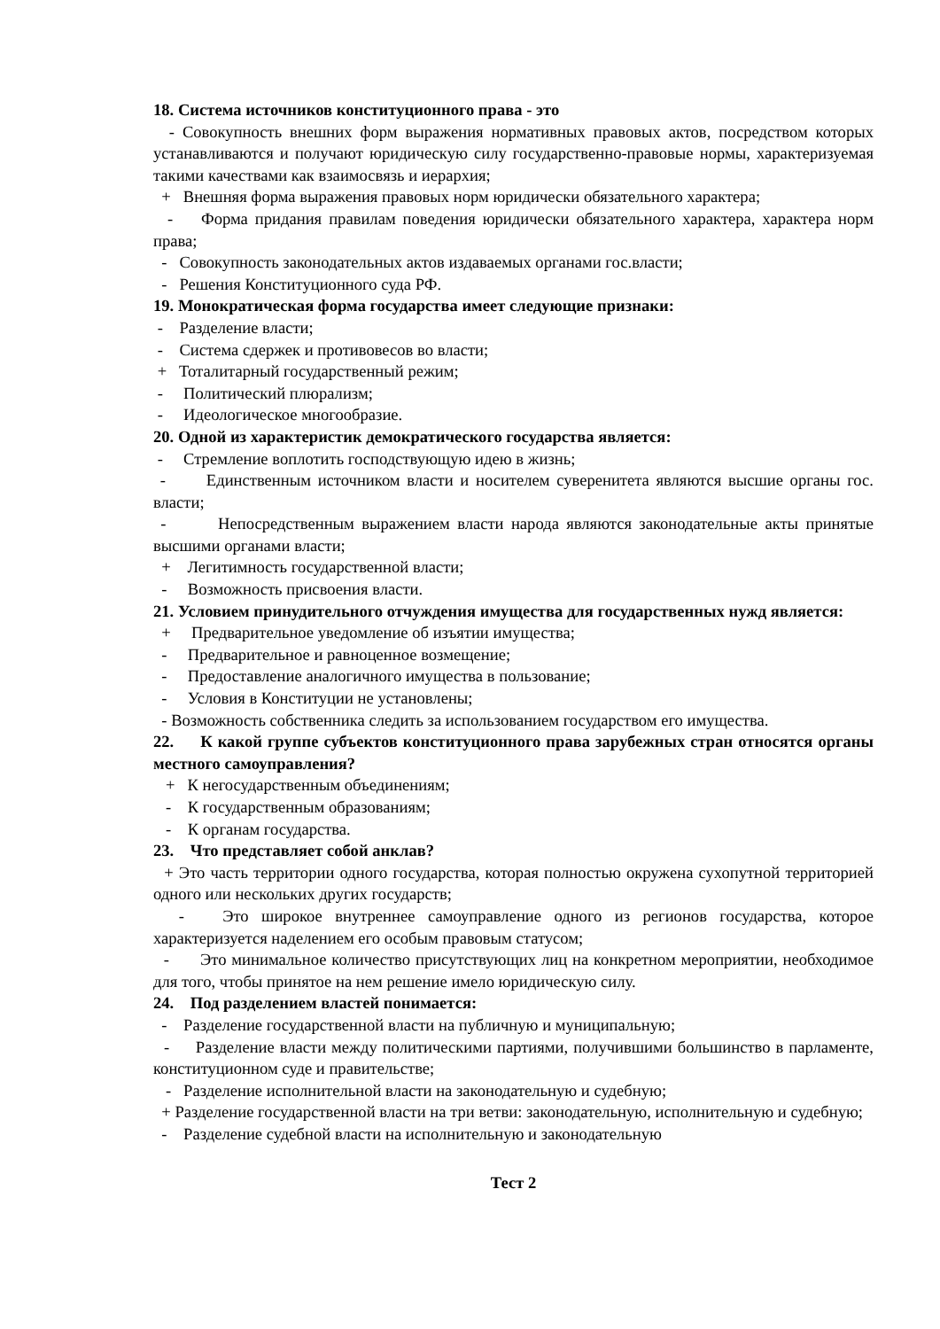18. Система источников конституционного права - это
- Совокупность внешних форм выражения нормативных правовых актов, посредством которых устанавливаются и получают юридическую силу государственно-правовые нормы, характеризуемая такими качествами как взаимосвязь и иерархия;
+ Внешняя форма выражения правовых норм юридически обязательного характера;
- Форма придания правилам поведения юридически обязательного характера, характера норм права;
- Совокупность законодательных актов издаваемых органами гос.власти;
- Решения Конституционного суда РФ.
19. Монократическая форма государства имеет следующие признаки:
- Разделение власти;
- Система сдержек и противовесов во власти;
+ Тоталитарный государственный режим;
- Политический плюрализм;
- Идеологическое многообразие.
20. Одной из характеристик демократического государства является:
- Стремление воплотить господствующую идею в жизнь;
- Единственным источником власти и носителем суверенитета являются высшие органы гос. власти;
- Непосредственным выражением власти народа являются законодательные акты принятые высшими органами власти;
+ Легитимность государственной власти;
- Возможность присвоения власти.
21. Условием принудительного отчуждения имущества для государственных нужд является:
+ Предварительное уведомление об изъятии имущества;
- Предварительное и равноценное возмещение;
- Предоставление аналогичного имущества в пользование;
- Условия в Конституции не установлены;
- Возможность собственника следить за использованием государством его имущества.
22. К какой группе субъектов конституционного права зарубежных стран относятся органы местного самоуправления?
+ К негосударственным объединениям;
- К государственным образованиям;
- К органам государства.
23. Что представляет собой анклав?
+ Это часть территории одного государства, которая полностью окружена сухопутной территорией одного или нескольких других государств;
- Это широкое внутреннее самоуправление одного из регионов государства, которое характеризуется наделением его особым правовым статусом;
- Это минимальное количество присутствующих лиц на конкретном мероприятии, необходимое для того, чтобы принятое на нем решение имело юридическую силу.
24. Под разделением властей понимается:
- Разделение государственной власти на публичную и муниципальную;
- Разделение власти между политическими партиями, получившими большинство в парламенте, конституционном суде и правительстве;
- Разделение исполнительной власти на законодательную и судебную;
+ Разделение государственной власти на три ветви: законодательную, исполнительную и судебную;
- Разделение судебной власти на исполнительную и законодательную
Тест 2